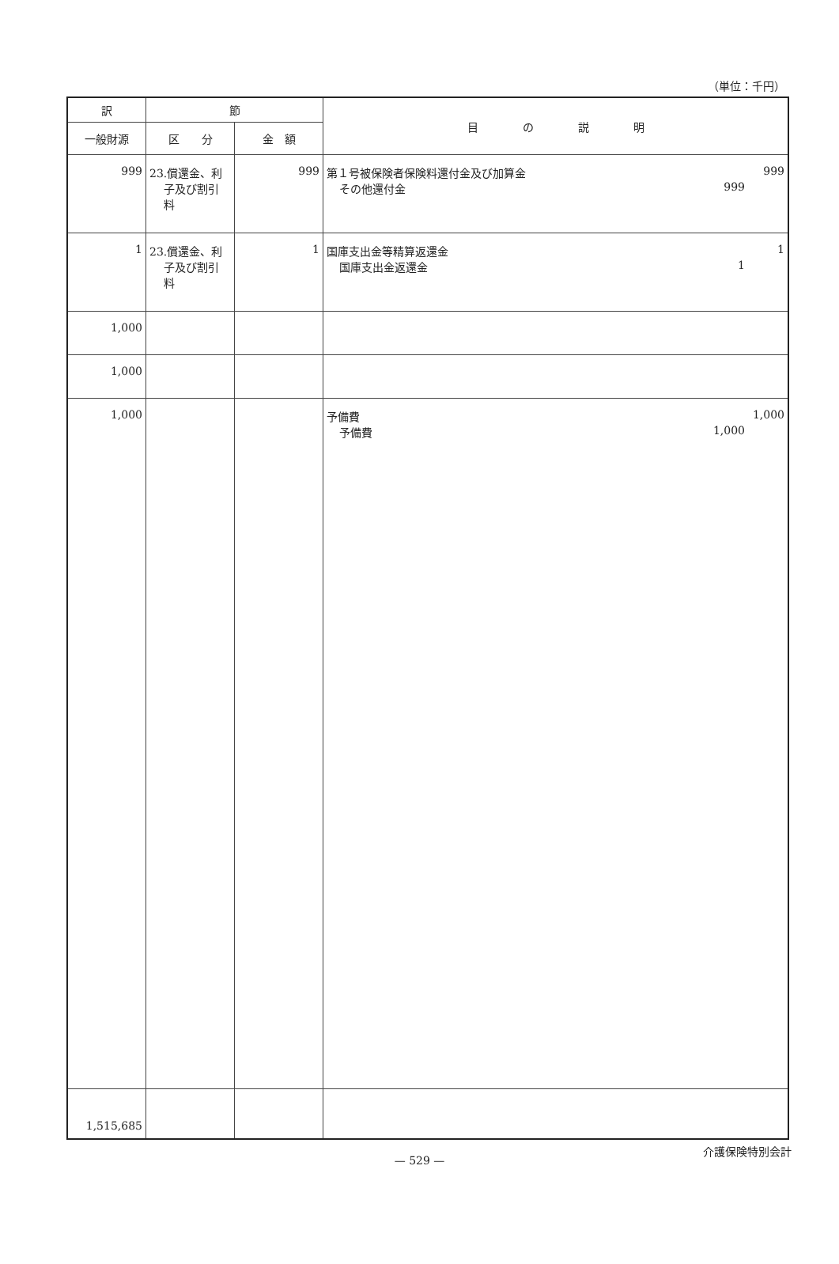（単位：千円）
| 訳 | 節 | | 目 の 説 明 |
| --- | --- | --- | --- |
| 一般財源 | | | |
| | 区 分 | 金 額 | |
| 999 | 23.償還金、利 子及び割引 料 | 999 | 第１号被保険者保険料還付金及び加算金 999 その他還付金 999 |
| 1 | 23.償還金、利 子及び割引 料 | 1 | 国庫支出金等精算返還金 1 国庫支出金返還金 1 |
| 1,000 | | | |
| 1,000 | | | |
| 1,000 | | | 予備費 1,000 予備費 1,000 |
| 1,515,685 | | | |
— 529 —
介護保険特別会計